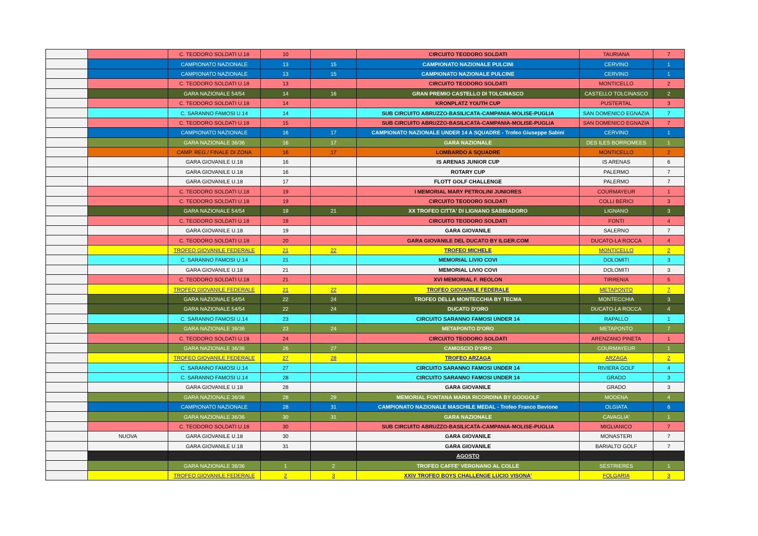| | | C. TEODORO SOLDATI U.18 | 10 | | CIRCUITO TEODORO SOLDATI | TAURIANA | 7 |
| | | CAMPIONATO NAZIONALE | 13 | 15 | CAMPIONATO NAZIONALE PULCINI | CERVINO | 1 |
| | | CAMPIONATO NAZIONALE | 13 | 15 | CAMPIONATO NAZIONALE PULCINE | CERVINO | 1 |
| | | C. TEODORO SOLDATI U.18 | 13 | | CIRCUITO TEODORO SOLDATI | MONTICELLO | 2 |
| | | GARA NAZIONALE 54/54 | 14 | 16 | GRAN PREMIO CASTELLO DI TOLCINASCO | CASTELLO TOLCINASCO | 2 |
| | | C. TEODORO SOLDATI U.18 | 14 | | KRONPLATZ YOUTH CUP | PUSTERTAL | 3 |
| | | C. SARANNO FAMOSI U.14 | 14 | | SUB CIRCUITO ABRUZZO-BASILICATA-CAMPANIA-MOLISE-PUGLIA | SAN DOMENICO EGNAZIA | 7 |
| | | C. TEODORO SOLDATI U.18 | 15 | | SUB CIRCUITO ABRUZZO-BASILICATA-CAMPANIA-MOLISE-PUGLIA | SAN DOMENICO EGNAZIA | 7 |
| | | CAMPIONATO NAZIONALE | 16 | 17 | CAMPIONATO NAZIONALE UNDER 14 A SQUADRE - Trofeo Giuseppe Sabini | CERVINO | 1 |
| | | GARA NAZIONALE 36/36 | 16 | 17 | GARA NAZIONALE | DES ILES BORROMEES | 1 |
| | | CAMP. REG./ FINALE DI ZONA | 16 | 17 | LOMBARDO A SQUADRE | MONTICELLO | 2 |
| | | GARA GIOVANILE U.18 | 16 | | IS ARENAS JUNIOR CUP | IS ARENAS | 6 |
| | | GARA GIOVANILE U.18 | 16 | | ROTARY CUP | PALERMO | 7 |
| | | GARA GIOVANILE U.18 | 17 | | FLOTT GOLF CHALLENGE | PALERMO | 7 |
| | | C. TEODORO SOLDATI U.18 | 19 | | I MEMORIAL MARY PETROLINI JUNIORES | COURMAYEUR | 1 |
| | | C. TEODORO SOLDATI U.18 | 19 | | CIRCUITO TEODORO SOLDATI | COLLI BERICI | 3 |
| | | GARA NAZIONALE 54/54 | 19 | 21 | XX TROFEO CITTA' DI LIGNANO SABBIADORO | LIGNANO | 3 |
| | | C. TEODORO SOLDATI U.18 | 19 | | CIRCUITO TEODORO SOLDATI | FONTI | 4 |
| | | GARA GIOVANILE U.18 | 19 | | GARA GIOVANILE | SALERNO | 7 |
| | | C. TEODORO SOLDATI U.18 | 20 | | GARA GIOVANILE DEL DUCATO BY ILGER.COM | DUCATO-LA ROCCA | 4 |
| | | TROFEO GIOVANILE FEDERALE | 21 | 22 | TROFEO MICHELE | MONTICELLO | 2 |
| | | C. SARANNO FAMOSI U.14 | 21 | | MEMORIAL LIVIO COVI | DOLOMITI | 3 |
| | | GARA GIOVANILE U.18 | 21 | | MEMORIAL LIVIO COVI | DOLOMITI | 3 |
| | | C. TEODORO SOLDATI U.18 | 21 | | XVI MEMORIAL F. REOLON | TIRRENIA | 5 |
| | | TROFEO GIOVANILE FEDERALE | 21 | 22 | TROFEO GIOVANILE FEDERALE | METAPONTO | 7 |
| | | GARA NAZIONALE 54/54 | 22 | 24 | TROFEO DELLA MONTECCHIA BY TECMA | MONTECCHIA | 3 |
| | | GARA NAZIONALE 54/54 | 22 | 24 | DUCATO D'ORO | DUCATO-LA ROCCA | 4 |
| | | C. SARANNO FAMOSI U.14 | 23 | | CIRCUITO SARANNO FAMOSI UNDER 14 | RAPALLO | 1 |
| | | GARA NAZIONALE 36/36 | 23 | 24 | METAPONTO D'ORO | METAPONTO | 7 |
| | | C. TEODORO SOLDATI U.18 | 24 | | CIRCUITO TEODORO SOLDATI | ARENZANO PINETA | 1 |
| | | GARA NAZIONALE 36/36 | 26 | 27 | CAMOSCIO D'ORO | COURMAYEUR | 1 |
| | | TROFEO GIOVANILE FEDERALE | 27 | 28 | TROFEO ARZAGA | ARZAGA | 2 |
| | | C. SARANNO FAMOSI U.14 | 27 | | CIRCUITO SARANNO FAMOSI UNDER 14 | RIVIERA GOLF | 4 |
| | | C. SARANNO FAMOSI U.14 | 28 | | CIRCUITO SARANNO FAMOSI UNDER 14 | GRADO | 3 |
| | | GARA GIOVANILE U.18 | 28 | | GARA GIOVANILE | GRADO | 3 |
| | | GARA NAZIONALE 36/36 | 28 | 29 | MEMORIAL FONTANA MARIA RICORDINA BY GOOGOLF | MODENA | 4 |
| | | CAMPIONATO NAZIONALE | 28 | 31 | CAMPIONATO NAZIONALE MASCHILE MEDAL - Trofeo Franco Bevione | OLGIATA | 6 |
| | | GARA NAZIONALE 36/36 | 30 | 31 | GARA NAZIONALE | CAVAGLIA' | 1 |
| | | C. TEODORO SOLDATI U.18 | 30 | | SUB CIRCUITO ABRUZZO-BASILICATA-CAMPANIA-MOLISE-PUGLIA | MIGLIANICO | 7 |
| | NUOVA | GARA GIOVANILE U.18 | 30 | | GARA GIOVANILE | MONASTERI | 7 |
| | | GARA GIOVANILE U.18 | 31 | | GARA GIOVANILE | BARIALTO GOLF | 7 |
| | | | | | AGOSTO | | |
| | | GARA NAZIONALE 36/36 | 1 | 2 | TROFEO CAFFE' VERGNANO AL COLLE | SESTRIERES | 1 |
| | | TROFEO GIOVANILE FEDERALE | 2 | 3 | XXIV TROFEO BOYS CHALLENGE LUCIO VISONA' | FOLGARIA | 3 |